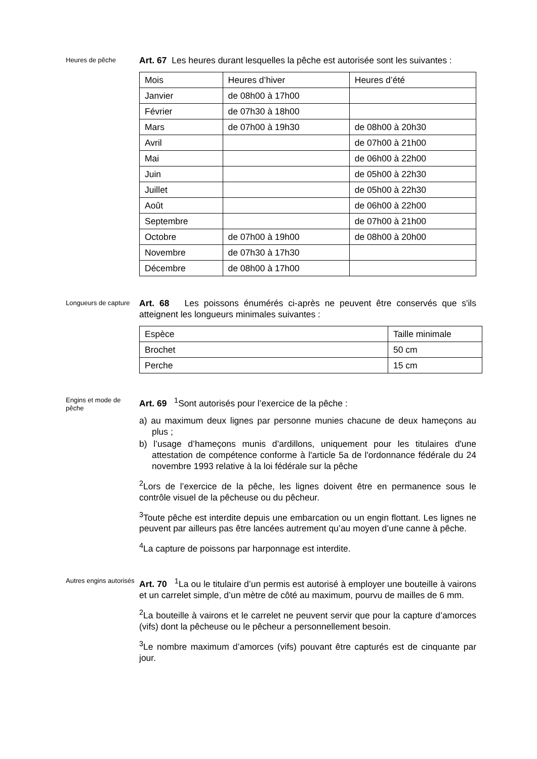Heures de pêche
Art. 67 Les heures durant lesquelles la pêche est autorisée sont les suivantes :
| Mois | Heures d’hiver | Heures d’été |
| Janvier | de 08h00 à 17h00 | |
| Février | de 07h30 à 18h00 | |
| Mars | de 07h00 à 19h30 | de 08h00 à 20h30 |
| Avril | | de 07h00 à 21h00 |
| Mai | | de 06h00 à 22h00 |
| Juin | | de 05h00 à 22h30 |
| Juillet | | de 05h00 à 22h30 |
| Août | | de 06h00 à 22h00 |
| Septembre | | de 07h00 à 21h00 |
| Octobre | de 07h00 à 19h00 | de 08h00 à 20h00 |
| Novembre | de 07h30 à 17h30 | |
| Décembre | de 08h00 à 17h00 | |
Longueurs de capture
Art. 68 Les poissons énumérés ci-après ne peuvent être conservés que s'ils atteignent les longueurs minimales suivantes :
| Espèce | Taille minimale |
| Brochet | 50 cm |
| Perche | 15 cm |
Engins et mode de pêche
Art. 69 <sup>1</sup>Sont autorisés pour l’exercice de la pêche :
a) au maximum deux lignes par personne munies chacune de deux hameçons au plus ;
b) l’usage d’hameçons munis d’ardillons, uniquement pour les titulaires d'une attestation de compétence conforme à l'article 5a de l'ordonnance fédérale du 24 novembre 1993 relative à la loi fédérale sur la pêche
<sup>2</sup> Lors de l’exercice de la pêche, les lignes doivent être en permanence sous le contrôle visuel de la pêcheuse ou du pêcheur.
<sup>3</sup> Toute pêche est interdite depuis une embarcation ou un engin flottant. Les lignes ne peuvent par ailleurs pas être lancées autrement qu’au moyen d’une canne à pêche.
<sup>4</sup> La capture de poissons par harponnage est interdite.
Autres engins autorisés
Art. 70 <sup>1</sup>La ou le titulaire d’un permis est autorisé à employer une bouteille à vairons et un carrelet simple, d’un mètre de côté au maximum, pourvu de mailles de 6 mm.
<sup>2</sup> La bouteille à vairons et le carrelet ne peuvent servir que pour la capture d’amorces (vifs) dont la pêcheuse ou le pêcheur a personnellement besoin.
<sup>3</sup> Le nombre maximum d’amorces (vifs) pouvant être capturés est de cinquante par jour.